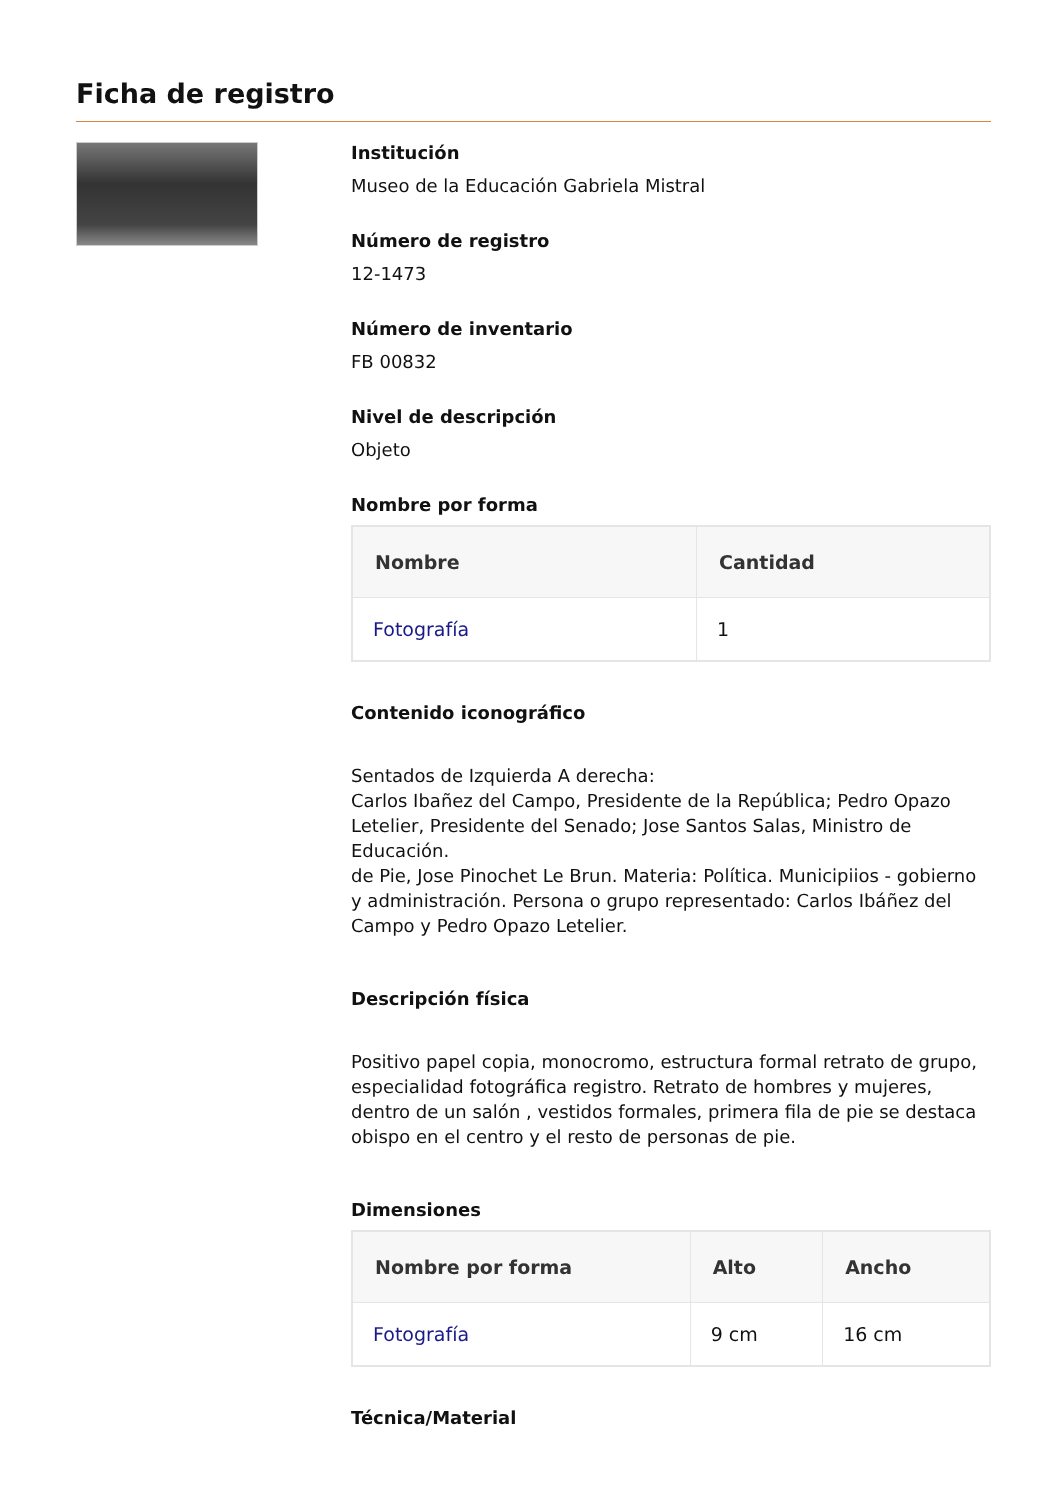Ficha de registro
Institución
Museo de la Educación Gabriela Mistral
Número de registro
12-1473
Número de inventario
FB 00832
Nivel de descripción
Objeto
Nombre por forma
| Nombre | Cantidad |
| --- | --- |
| Fotografía | 1 |
Contenido iconográfico
Sentados de Izquierda A derecha:
Carlos Ibañez del Campo, Presidente de la República; Pedro Opazo Letelier, Presidente del Senado; Jose Santos Salas, Ministro de Educación.
de Pie, Jose Pinochet Le Brun. Materia: Política. Municipiios - gobierno y administración. Persona o grupo representado: Carlos Ibáñez del Campo y Pedro Opazo Letelier.
Descripción física
Positivo papel copia, monocromo, estructura formal retrato de grupo, especialidad fotográfica registro. Retrato de hombres y mujeres, dentro de un salón , vestidos formales, primera fila de pie se destaca obispo en el centro y el resto de personas de pie.
Dimensiones
| Nombre por forma | Alto | Ancho |
| --- | --- | --- |
| Fotografía | 9 cm | 16 cm |
Técnica/Material